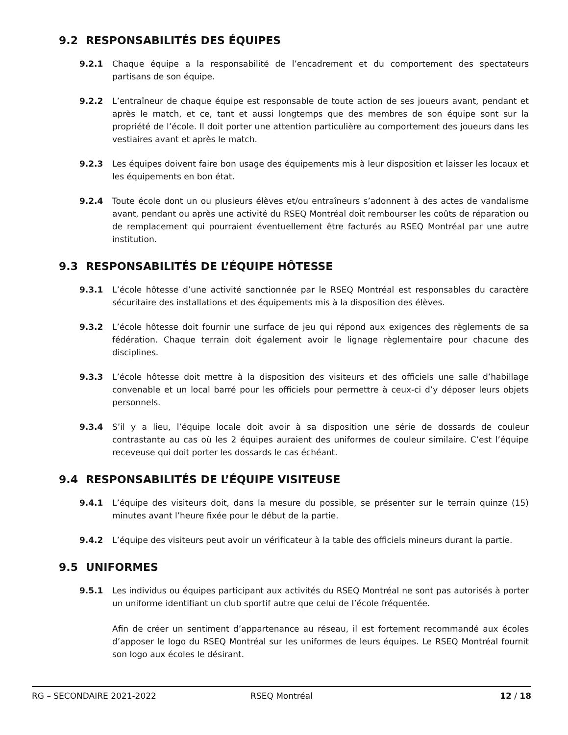9.2 RESPONSABILITÉS DES ÉQUIPES
9.2.1 Chaque équipe a la responsabilité de l’encadrement et du comportement des spectateurs partisans de son équipe.
9.2.2 L’entraîneur de chaque équipe est responsable de toute action de ses joueurs avant, pendant et après le match, et ce, tant et aussi longtemps que des membres de son équipe sont sur la propriété de l’école. Il doit porter une attention particulière au comportement des joueurs dans les vestiaires avant et après le match.
9.2.3 Les équipes doivent faire bon usage des équipements mis à leur disposition et laisser les locaux et les équipements en bon état.
9.2.4 Toute école dont un ou plusieurs élèves et/ou entraîneurs s’adonnent à des actes de vandalisme avant, pendant ou après une activité du RSEQ Montréal doit rembourser les coûts de réparation ou de remplacement qui pourraient éventuellement être facturés au RSEQ Montréal par une autre institution.
9.3 RESPONSABILITÉS DE L’ÉQUIPE HÔTESSE
9.3.1 L’école hôtesse d’une activité sanctionnée par le RSEQ Montréal est responsables du caractère sécuritaire des installations et des équipements mis à la disposition des élèves.
9.3.2 L’école hôtesse doit fournir une surface de jeu qui répond aux exigences des règlements de sa fédération. Chaque terrain doit également avoir le lignage règlementaire pour chacune des disciplines.
9.3.3 L’école hôtesse doit mettre à la disposition des visiteurs et des officiels une salle d’habillage convenable et un local barré pour les officiels pour permettre à ceux-ci d’y déposer leurs objets personnels.
9.3.4 S’il y a lieu, l’équipe locale doit avoir à sa disposition une série de dossards de couleur contrastante au cas où les 2 équipes auraient des uniformes de couleur similaire. C’est l’équipe receveuse qui doit porter les dossards le cas échéant.
9.4 RESPONSABILITÉS DE L’ÉQUIPE VISITEUSE
9.4.1 L’équipe des visiteurs doit, dans la mesure du possible, se présenter sur le terrain quinze (15) minutes avant l’heure fixée pour le début de la partie.
9.4.2 L’équipe des visiteurs peut avoir un vérificateur à la table des officiels mineurs durant la partie.
9.5 UNIFORMES
9.5.1 Les individus ou équipes participant aux activités du RSEQ Montréal ne sont pas autorisés à porter un uniforme identifiant un club sportif autre que celui de l’école fréquentée.
Afin de créer un sentiment d’appartenance au réseau, il est fortement recommandé aux écoles d’apposer le logo du RSEQ Montréal sur les uniformes de leurs équipes. Le RSEQ Montréal fournit son logo aux écoles le désirant.
RG – SECONDAIRE 2021-2022 RSEQ Montréal 12 / 18